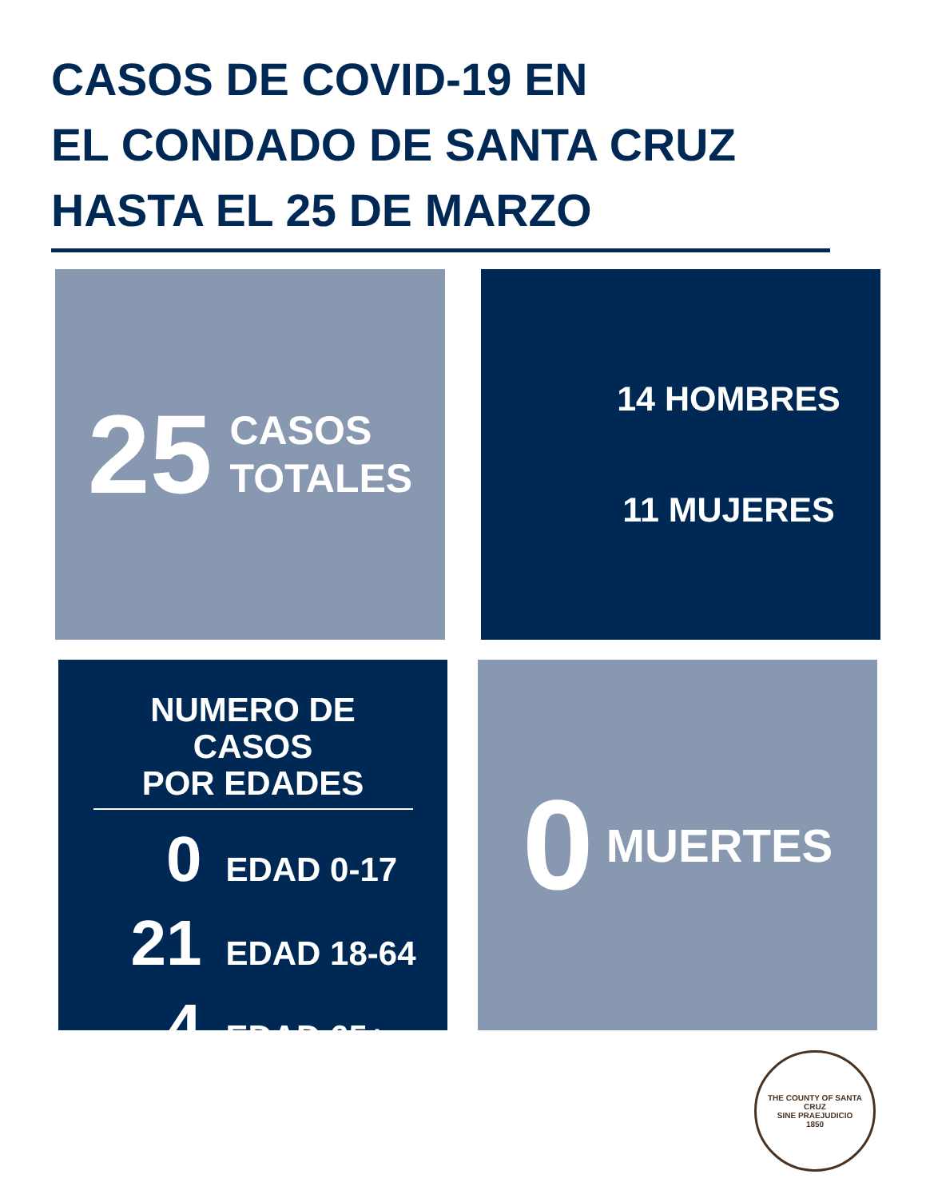CASOS DE COVID-19 EN
EL CONDADO DE SANTA CRUZ
HASTA EL 25 DE MARZO
25 CASOS
TOTALES
14 HOMBRES
11 MUJERES
NUMERO DE CASOS
POR EDADES
0 EDAD 0-17
21 EDAD 18-64
4 EDAD 65+
0 MUERTES
THE COUNTY OF SANTA CRUZ
SINE PRAEJUDICIO
1850